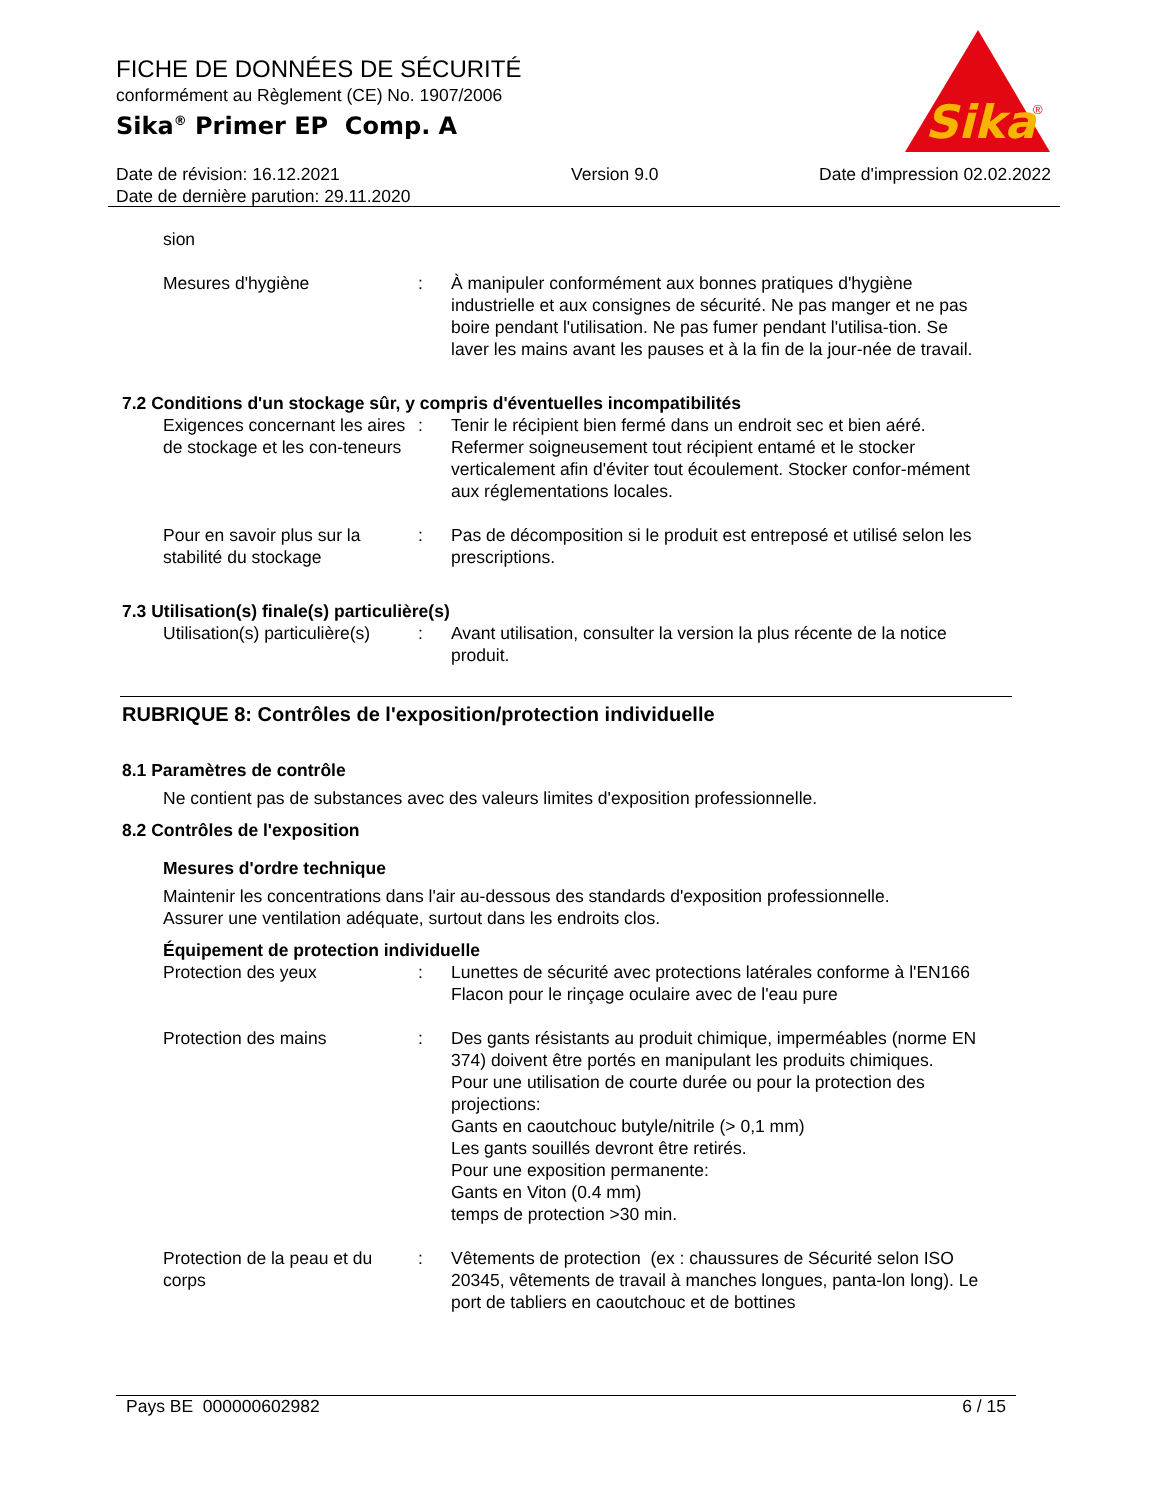FICHE DE DONNÉES DE SÉCURITÉ
conformément au Règlement (CE) No. 1907/2006
Sika<sup>®</sup> Primer EP Comp. A
Sika
®
Date de révision: 16.12.2021
Date de dernière parution: 29.11.2020
Version 9.0 Date d'impression 02.02.2022
sion
Mesures d'hygiène : À manipuler conformément aux bonnes pratiques d'hygiène industrielle et aux consignes de sécurité. Ne pas manger et ne pas boire pendant l'utilisation. Ne pas fumer pendant l'utilisa-tion. Se laver les mains avant les pauses et à la fin de la jour-née de travail.
7.2 Conditions d'un stockage sûr, y compris d'éventuelles incompatibilités
Exigences concernant les aires de stockage et les con-teneurs
: Tenir le récipient bien fermé dans un endroit sec et bien aéré. Refermer soigneusement tout récipient entamé et le stocker verticalement afin d'éviter tout écoulement. Stocker confor-mément aux réglementations locales.
Pour en savoir plus sur la stabilité du stockage
: Pas de décomposition si le produit est entreposé et utilisé selon les prescriptions.
7.3 Utilisation(s) finale(s) particulière(s)
Utilisation(s) particulière(s)
: Avant utilisation, consulter la version la plus récente de la notice produit.
RUBRIQUE 8: Contrôles de l'exposition/protection individuelle
8.1 Paramètres de contrôle
Ne contient pas de substances avec des valeurs limites d'exposition professionnelle.
8.2 Contrôles de l'exposition
Mesures d'ordre technique
Maintenir les concentrations dans l'air au-dessous des standards d'exposition professionnelle.
Assurer une ventilation adéquate, surtout dans les endroits clos.
Équipement de protection individuelle
Protection des yeux : Lunettes de sécurité avec protections latérales conforme à l'EN166
Flacon pour le rinçage oculaire avec de l'eau pure
Protection des mains : Des gants résistants au produit chimique, imperméables (norme EN 374) doivent être portés en manipulant les produits chimiques.
Pour une utilisation de courte durée ou pour la protection des projections:
Gants en caoutchouc butyle/nitrile (> 0,1 mm)
Les gants souillés devront être retirés.
Pour une exposition permanente:
Gants en Viton (0.4 mm)
temps de protection >30 min.
Protection de la peau et du corps
: Vêtements de protection (ex : chaussures de Sécurité selon ISO 20345, vêtements de travail à manches longues, panta-lon long). Le port de tabliers en caoutchouc et de bottines
Pays BE 000000602982 6 / 15